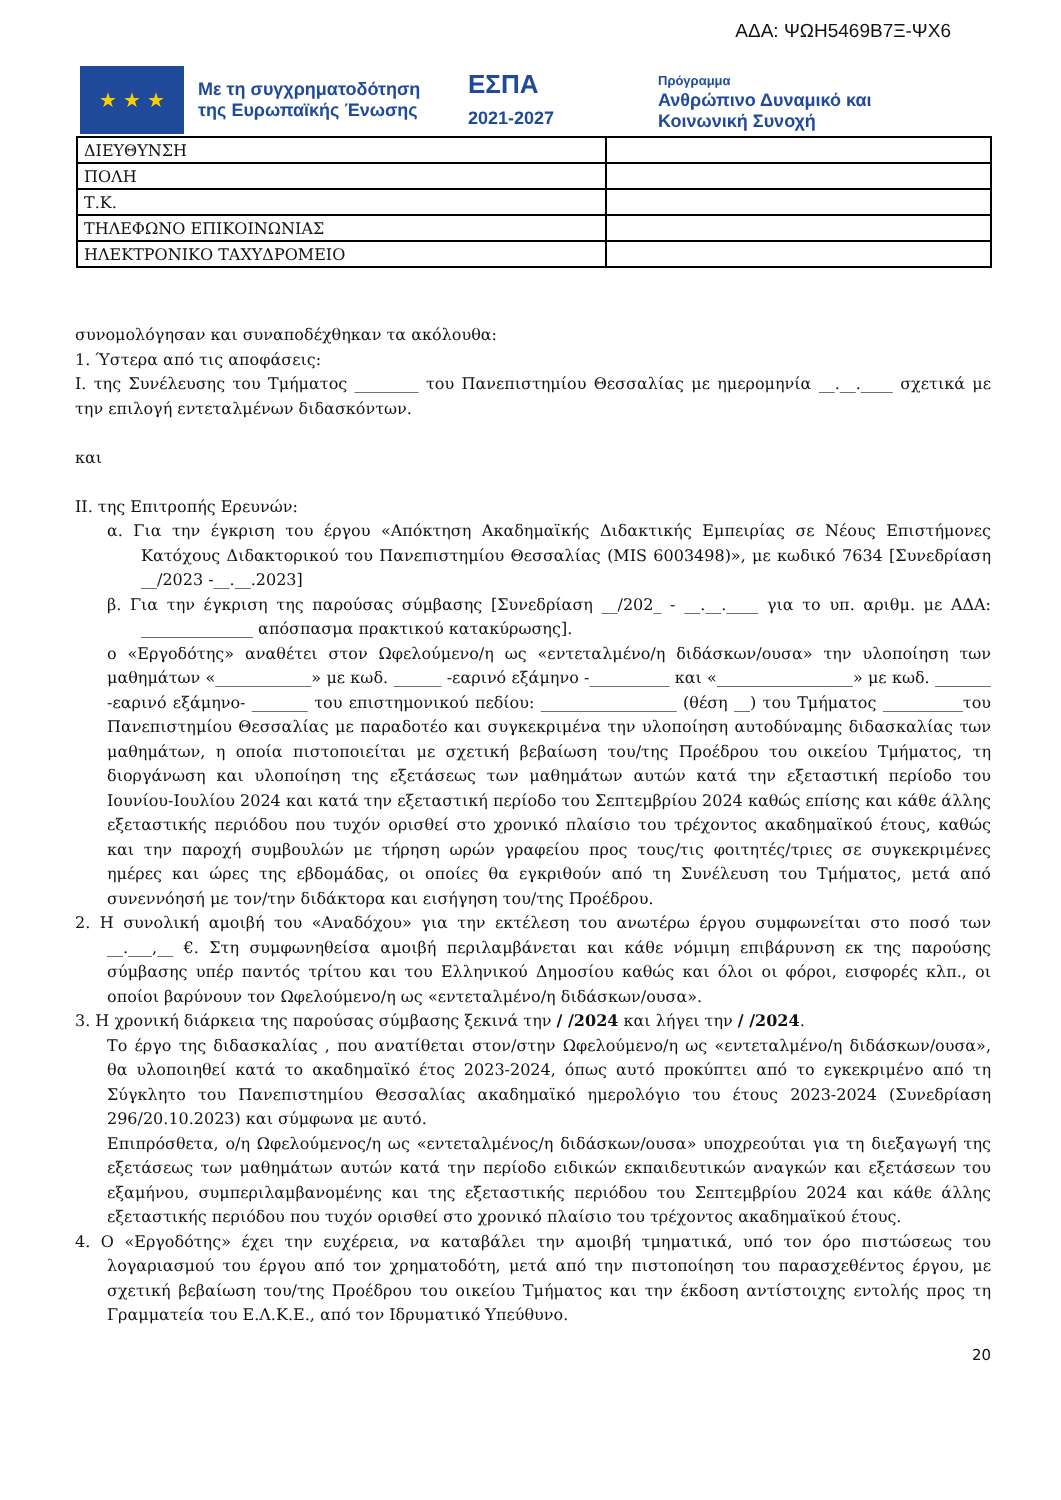ΑΔΑ: ΨΩΗ5469Β7Ξ-ΨΧ6
★ ★ ★
Με τη συγχρηματοδότηση της Ευρωπαϊκής Ένωσης
ΕΣΠΑ
2021-2027
Πρόγραμμα
Ανθρώπινο Δυναμικό και
Κοινωνική Συνοχή
| ΔΙΕΥΘΥΝΣΗ | |
| ΠΟΛΗ | |
| Τ.Κ. | |
| ΤΗΛΕΦΩΝΟ ΕΠΙΚΟΙΝΩΝΙΑΣ | |
| ΗΛΕΚΤΡΟΝΙΚΟ ΤΑΧΥΔΡΟΜΕΙΟ | |
συνομολόγησαν και συναποδέχθηκαν τα ακόλουθα:
1. Ύστερα από τις αποφάσεις:
Ι. της Συνέλευσης του Τμήματος ________ του Πανεπιστημίου Θεσσαλίας με ημερομηνία __.__.____ σχετικά με την επιλογή εντεταλμένων διδασκόντων.
και
ΙΙ. της Επιτροπής Ερευνών:
α. Για την έγκριση του έργου «Απόκτηση Ακαδημαϊκής Διδακτικής Εμπειρίας σε Νέους Επιστήμονες Κατόχους Διδακτορικού του Πανεπιστημίου Θεσσαλίας (MIS 6003498)», με κωδικό 7634 [Συνεδρίαση __/2023 -__.__.2023]
β. Για την έγκριση της παρούσας σύμβασης [Συνεδρίαση __/202_ - __.__.____ για το υπ. αριθμ. με ΑΔΑ: ______________ απόσπασμα πρακτικού κατακύρωσης].
ο «Εργοδότης» αναθέτει στον Ωφελούμενο/η ως «εντεταλμένο/η διδάσκων/ουσα» την υλοποίηση των μαθημάτων «____________» με κωδ. ______ -εαρινό εξάμηνο -__________ και «_________________» με κωδ. _______ -εαρινό εξάμηνο- _______ του επιστημονικού πεδίου: _________________ (θέση __) του Τμήματος __________του Πανεπιστημίου Θεσσαλίας με παραδοτέο και συγκεκριμένα την υλοποίηση αυτοδύναμης διδασκαλίας των μαθημάτων, η οποία πιστοποιείται με σχετική βεβαίωση του/της Προέδρου του οικείου Τμήματος, τη διοργάνωση και υλοποίηση της εξετάσεως των μαθημάτων αυτών κατά την εξεταστική περίοδο του Ιουνίου-Ιουλίου 2024 και κατά την εξεταστική περίοδο του Σεπτεμβρίου 2024 καθώς επίσης και κάθε άλλης εξεταστικής περιόδου που τυχόν ορισθεί στο χρονικό πλαίσιο του τρέχοντος ακαδημαϊκού έτους, καθώς και την παροχή συμβουλών με τήρηση ωρών γραφείου προς τους/τις φοιτητές/τριες σε συγκεκριμένες ημέρες και ώρες της εβδομάδας, οι οποίες θα εγκριθούν από τη Συνέλευση του Τμήματος, μετά από συνεννόησή με τον/την διδάκτορα και εισήγηση του/της Προέδρου.
2. Η συνολική αμοιβή του «Αναδόχου» για την εκτέλεση του ανωτέρω έργου συμφωνείται στο ποσό των __.___,__ €. Στη συμφωνηθείσα αμοιβή περιλαμβάνεται και κάθε νόμιμη επιβάρυνση εκ της παρούσης σύμβασης υπέρ παντός τρίτου και του Ελληνικού Δημοσίου καθώς και όλοι οι φόροι, εισφορές κλπ., οι οποίοι βαρύνουν τον Ωφελούμενο/η ως «εντεταλμένο/η διδάσκων/ουσα».
3. Η χρονική διάρκεια της παρούσας σύμβασης ξεκινά την / /2024 και λήγει την / /2024.
Το έργο της διδασκαλίας , που ανατίθεται στον/στην Ωφελούμενο/η ως «εντεταλμένο/η διδάσκων/ουσα», θα υλοποιηθεί κατά το ακαδημαϊκό έτος 2023-2024, όπως αυτό προκύπτει από το εγκεκριμένο από τη Σύγκλητο του Πανεπιστημίου Θεσσαλίας ακαδημαϊκό ημερολόγιο του έτους 2023-2024 (Συνεδρίαση 296/20.10.2023) και σύμφωνα με αυτό.
Επιπρόσθετα, ο/η Ωφελούμενος/η ως «εντεταλμένος/η διδάσκων/ουσα» υποχρεούται για τη διεξαγωγή της εξετάσεως των μαθημάτων αυτών κατά την περίοδο ειδικών εκπαιδευτικών αναγκών και εξετάσεων του εξαμήνου, συμπεριλαμβανομένης και της εξεταστικής περιόδου του Σεπτεμβρίου 2024 και κάθε άλλης εξεταστικής περιόδου που τυχόν ορισθεί στο χρονικό πλαίσιο του τρέχοντος ακαδημαϊκού έτους.
4. Ο «Εργοδότης» έχει την ευχέρεια, να καταβάλει την αμοιβή τμηματικά, υπό τον όρο πιστώσεως του λογαριασμού του έργου από τον χρηματοδότη, μετά από την πιστοποίηση του παρασχεθέντος έργου, με σχετική βεβαίωση του/της Προέδρου του οικείου Τμήματος και την έκδοση αντίστοιχης εντολής προς τη Γραμματεία του Ε.Λ.Κ.Ε., από τον Ιδρυματικό Υπεύθυνο.
20